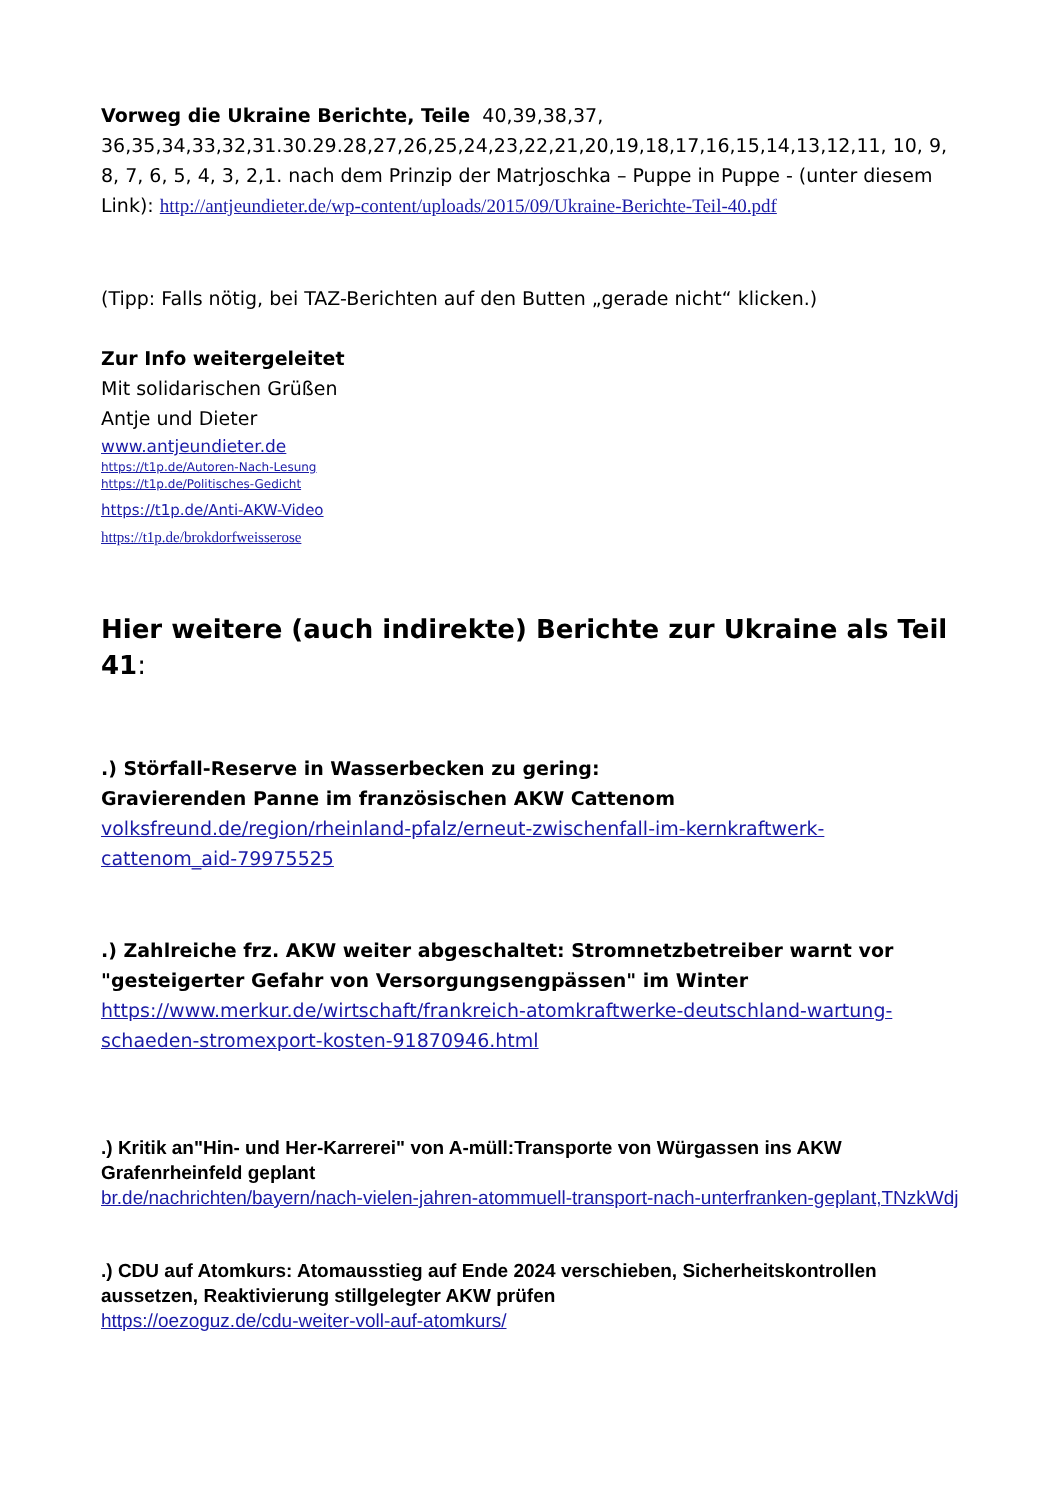Vorweg die Ukraine Berichte, Teile 40,39,38,37, 36,35,34,33,32,31.30.29.28,27,26,25,24,23,22,21,20,19,18,17,16,15,14,13,12,11, 10, 9, 8, 7, 6, 5, 4, 3, 2,1. nach dem Prinzip der Matrjoschka – Puppe in Puppe - (unter diesem Link): http://antjeundieter.de/wp-content/uploads/2015/09/Ukraine-Berichte-Teil-40.pdf
(Tipp: Falls nötig, bei TAZ-Berichten auf den Butten „gerade nicht“ klicken.)
Zur Info weitergeleitet
Mit solidarischen Grüßen
Antje und Dieter
www.antjeundieter.de
https://t1p.de/Autoren-Nach-Lesung
https://t1p.de/Politisches-Gedicht
https://t1p.de/Anti-AKW-Video
https://t1p.de/brokdorfweisserose
Hier weitere (auch indirekte) Berichte zur Ukraine als Teil 41:
.) Störfall-Reserve in Wasserbecken zu gering:
Gravierenden Panne im französischen AKW Cattenom
volksfreund.de/region/rheinland-pfalz/erneut-zwischenfall-im-kernkraftwerk-cattenom_aid-79975525
.) Zahlreiche frz. AKW weiter abgeschaltet: Stromnetzbetreiber warnt vor "gesteigerter Gefahr von Versorgungsengpässen" im Winter
https://www.merkur.de/wirtschaft/frankreich-atomkraftwerke-deutschland-wartung-schaeden-stromexport-kosten-91870946.html
.) Kritik an"Hin- und Her-Karrerei" von A-müll:Transporte von Würgassen ins AKW Grafenrheinfeld geplant
br.de/nachrichten/bayern/nach-vielen-jahren-atommuell-transport-nach-unterfranken-geplant,TNzkWdj
.) CDU auf Atomkurs: Atomausstieg auf Ende 2024 verschieben, Sicherheitskontrollen aussetzen, Reaktivierung stillgelegter AKW prüfen
https://oezoguz.de/cdu-weiter-voll-auf-atomkurs/